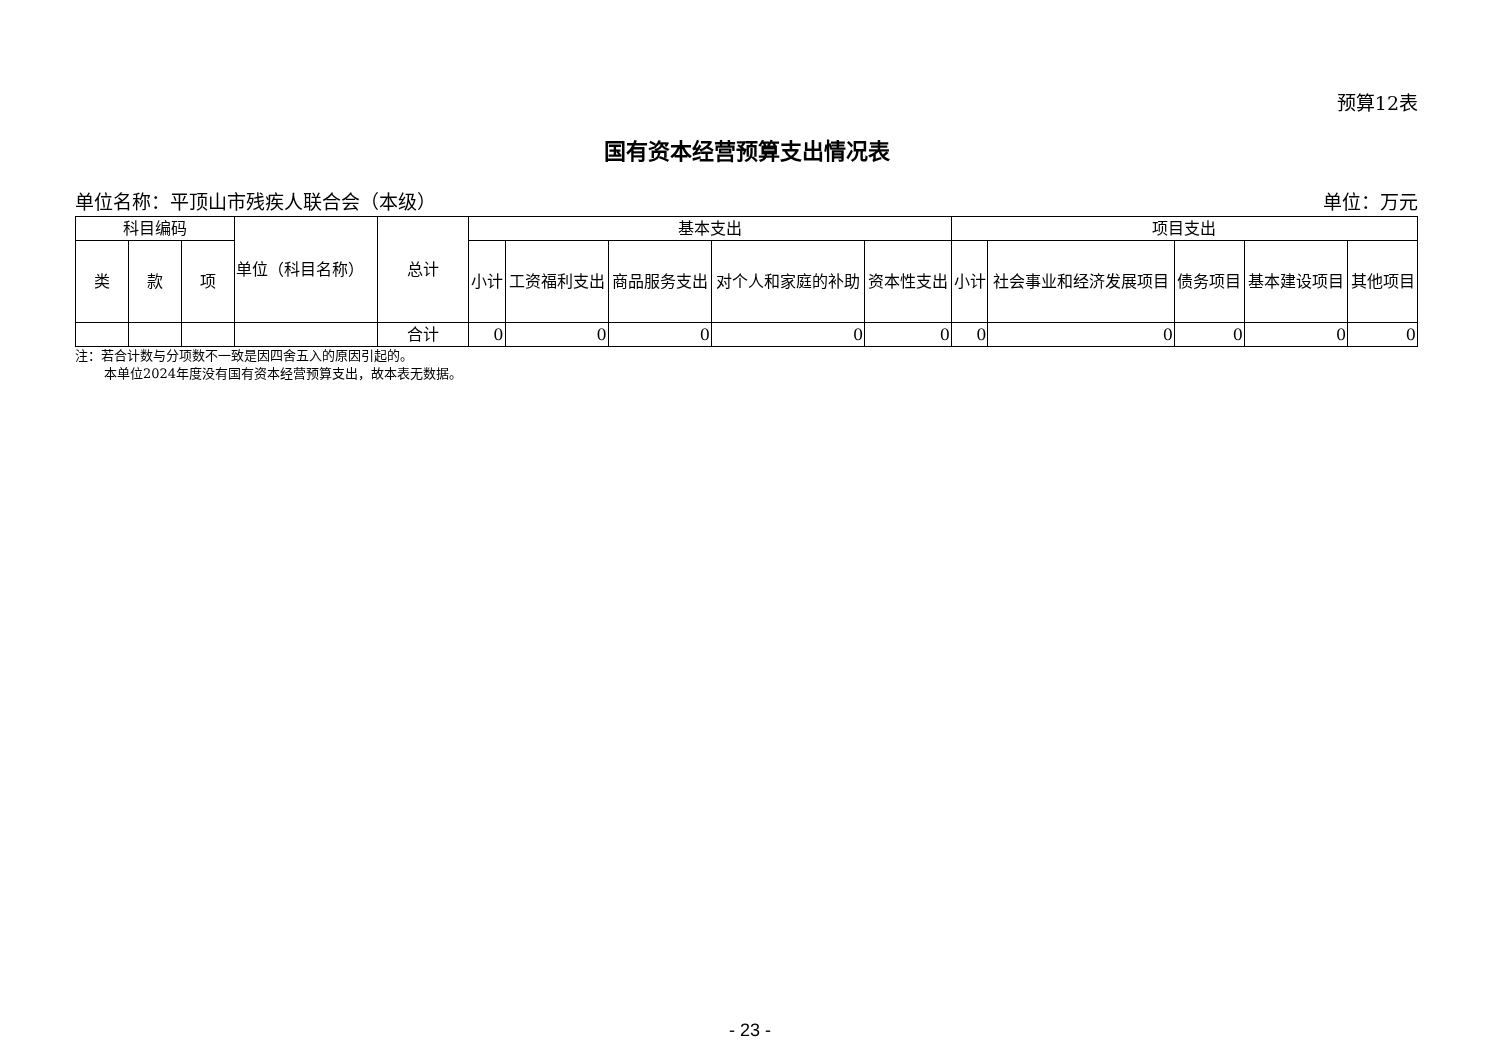预算12表
国有资本经营预算支出情况表
单位名称：平顶山市残疾人联合会（本级） 单位：万元
| 科目编码 | | | 单位（科目名称） | 总计 | 基本支出 | | | | | 项目支出 | | | | |
| --- | --- | --- | --- | --- | --- | --- | --- | --- | --- | --- | --- | --- | --- | --- |
| 类 | 款 | 项 | | | 小计 | 工资福利支出 | 商品服务支出 | 对个人和家庭的补助 | 资本性支出 | 小计 | 社会事业和经济发展项目 | 债务项目 | 基本建设项目 | 其他项目 |
| | | | | 合计 | 0 | 0 | 0 | 0 | 0 | 0 | 0 | 0 | 0 | 0 |
注：若合计数与分项数不一致是因四舍五入的原因引起的。
本单位2024年度没有国有资本经营预算支出，故本表无数据。
- 23 -